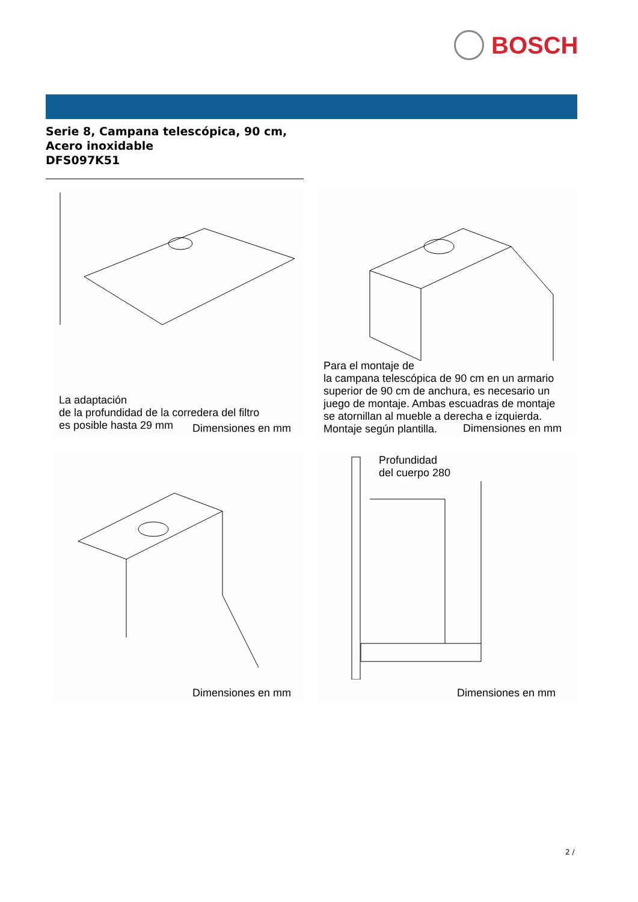BOSCH
Serie 8, Campana telescópica, 90 cm,
Acero inoxidable
DFS097K51
La adaptación
de la profundidad de la corredera del filtro
es posible hasta 29 mm
Dimensiones en mm
Para el montaje de
la campana telescópica de 90 cm en un armario
superior de 90 cm de anchura, es necesario un
juego de montaje. Ambas escuadras de montaje
se atornillan al mueble a derecha e izquierda.
Montaje según plantilla.
Dimensiones en mm
Dimensiones en mm
Profundidad
del cuerpo 280
Dimensiones en mm
2 /